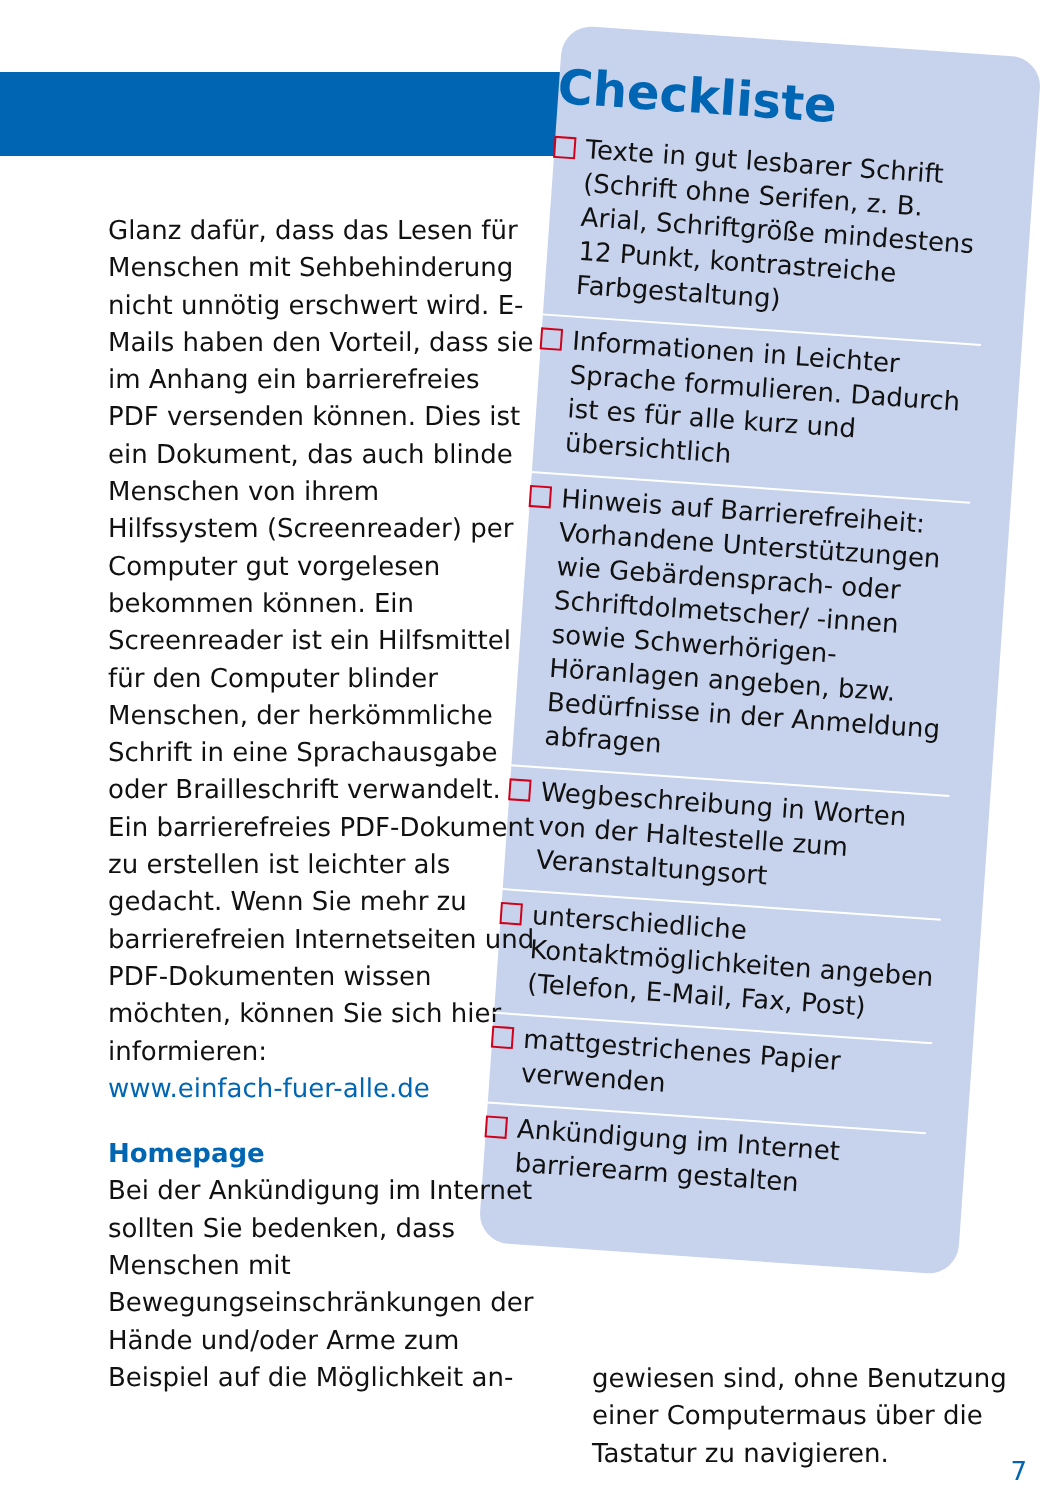Glanz dafür, dass das Lesen für Menschen mit Sehbehinderung nicht unnötig erschwert wird. E-Mails haben den Vorteil, dass sie im Anhang ein barrierefreies PDF versenden können. Dies ist ein Dokument, das auch blinde Menschen von ihrem Hilfssystem (Screenreader) per Computer gut vorgelesen bekommen können. Ein Screenreader ist ein Hilfsmittel für den Computer blinder Menschen, der herkömmliche Schrift in eine Sprachausgabe oder Brailleschrift verwandelt.
Ein barrierefreies PDF-Dokument zu erstellen ist leichter als gedacht. Wenn Sie mehr zu barrierefreien Internetseiten und PDF-Dokumenten wissen möchten, können Sie sich hier informieren:
www.einfach-fuer-alle.de
Homepage
Bei der Ankündigung im Internet sollten Sie bedenken, dass Menschen mit Bewegungseinschränkungen der Hände und/oder Arme zum Beispiel auf die Möglichkeit an-
Checkliste
Texte in gut lesbarer Schrift (Schrift ohne Serifen, z. B. Arial, Schriftgröße mindestens 12 Punkt, kontrastreiche Farbgestaltung)
Informationen in Leichter Sprache formulieren. Dadurch ist es für alle kurz und übersichtlich
Hinweis auf Barrierefreiheit: Vorhandene Unterstützungen wie Gebärdensprach- oder Schriftdolmetscher/ -innen sowie Schwerhörigen-Höranlagen angeben, bzw. Bedürfnisse in der Anmeldung abfragen
Wegbeschreibung in Worten von der Haltestelle zum Veranstaltungsort
unterschiedliche Kontaktmöglichkeiten angeben (Telefon, E-Mail, Fax, Post)
mattgestrichenes Papier verwenden
Ankündigung im Internet barrierearm gestalten
gewiesen sind, ohne Benutzung einer Computermaus über die Tastatur zu navigieren.
7